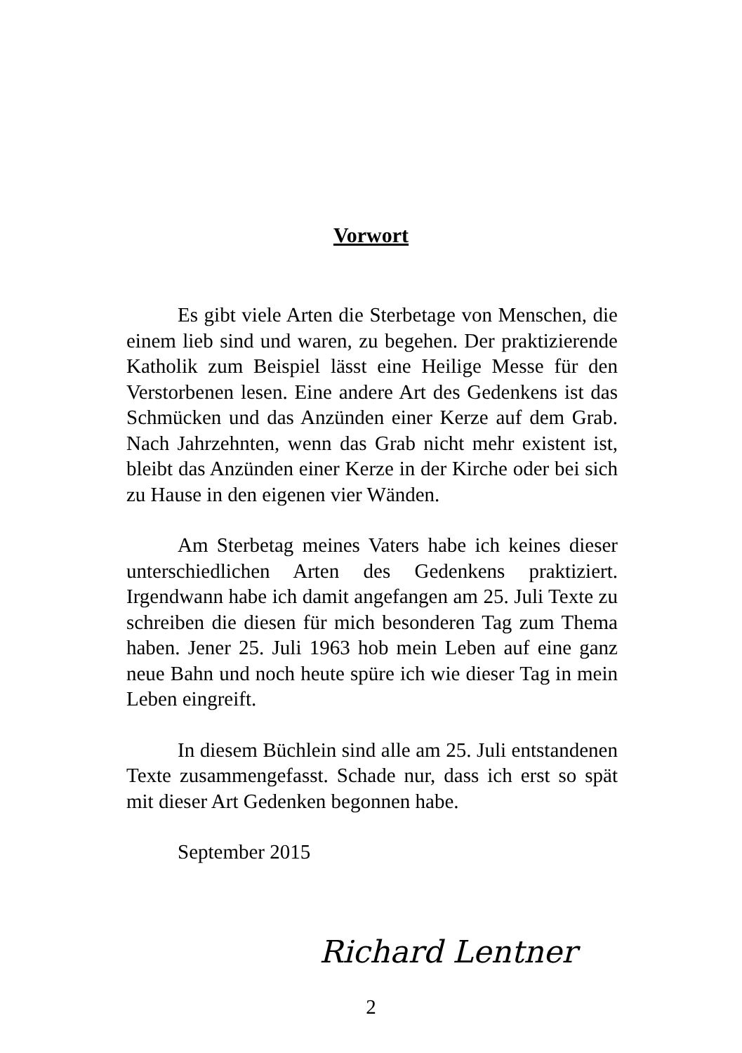Vorwort
Es gibt viele Arten die Sterbetage von Menschen, die einem lieb sind und waren, zu begehen. Der praktizierende Katholik zum Beispiel lässt eine Heilige Messe für den Verstorbenen lesen. Eine andere Art des Gedenkens ist das Schmücken und das Anzünden einer Kerze auf dem Grab. Nach Jahrzehnten, wenn das Grab nicht mehr existent ist, bleibt das Anzünden einer Kerze in der Kirche oder bei sich zu Hause in den eigenen vier Wänden.
Am Sterbetag meines Vaters habe ich keines dieser unterschiedlichen Arten des Gedenkens praktiziert. Irgendwann habe ich damit angefangen am 25. Juli Texte zu schreiben die diesen für mich besonderen Tag zum Thema haben. Jener 25. Juli 1963 hob mein Leben auf eine ganz neue Bahn und noch heute spüre ich wie dieser Tag in mein Leben eingreift.
In diesem Büchlein sind alle am 25. Juli entstandenen Texte zusammengefasst. Schade nur, dass ich erst so spät mit dieser Art Gedenken begonnen habe.
September 2015
Richard Lentner
2